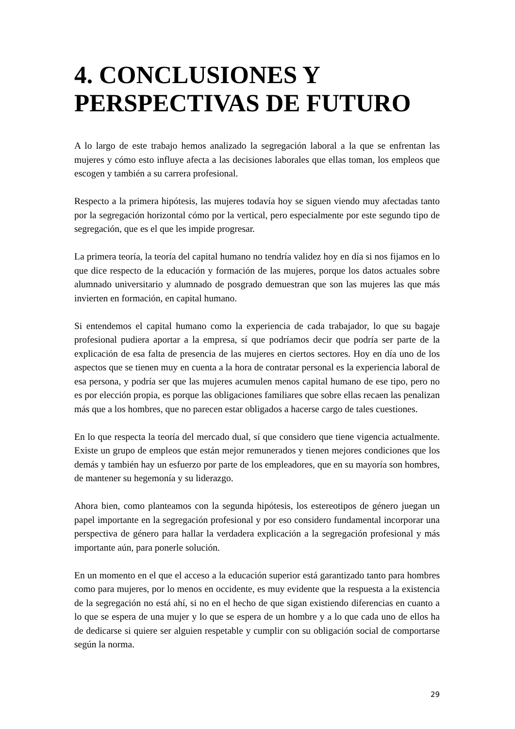4. CONCLUSIONES Y PERSPECTIVAS DE FUTURO
A lo largo de este trabajo hemos analizado la segregación laboral a la que se enfrentan las mujeres y cómo esto influye afecta a las decisiones laborales que ellas toman, los empleos que escogen y también a su carrera profesional.
Respecto a la primera hipótesis, las mujeres todavía hoy se siguen viendo muy afectadas tanto por la segregación horizontal cómo por la vertical, pero especialmente por este segundo tipo de segregación, que es el que les impide progresar.
La primera teoría, la teoría del capital humano no tendría validez hoy en día si nos fijamos en lo que dice respecto de la educación y formación de las mujeres, porque los datos actuales sobre alumnado universitario y alumnado de posgrado demuestran que son las mujeres las que más invierten en formación, en capital humano.
Si entendemos el capital humano como la experiencia de cada trabajador, lo que su bagaje profesional pudiera aportar a la empresa, sí que podríamos decir que podría ser parte de la explicación de esa falta de presencia de las mujeres en ciertos sectores. Hoy en día uno de los aspectos que se tienen muy en cuenta a la hora de contratar personal es la experiencia laboral de esa persona, y podría ser que las mujeres acumulen menos capital humano de ese tipo, pero no es por elección propia, es porque las obligaciones familiares que sobre ellas recaen las penalizan más que a los hombres, que no parecen estar obligados a hacerse cargo de tales cuestiones.
En lo que respecta la teoría del mercado dual, sí que considero que tiene vigencia actualmente. Existe un grupo de empleos que están mejor remunerados y tienen mejores condiciones que los demás y también hay un esfuerzo por parte de los empleadores, que en su mayoría son hombres, de mantener su hegemonía y su liderazgo.
Ahora bien, como planteamos con la segunda hipótesis, los estereotipos de género juegan un papel importante en la segregación profesional y por eso considero fundamental incorporar una perspectiva de género para hallar la verdadera explicación a la segregación profesional y más importante aún, para ponerle solución.
En un momento en el que el acceso a la educación superior está garantizado tanto para hombres como para mujeres, por lo menos en occidente, es muy evidente que la respuesta a la existencia de la segregación no está ahí, si no en el hecho de que sigan existiendo diferencias en cuanto a lo que se espera de una mujer y lo que se espera de un hombre y a lo que cada uno de ellos ha de dedicarse si quiere ser alguien respetable y cumplir con su obligación social de comportarse según la norma.
29